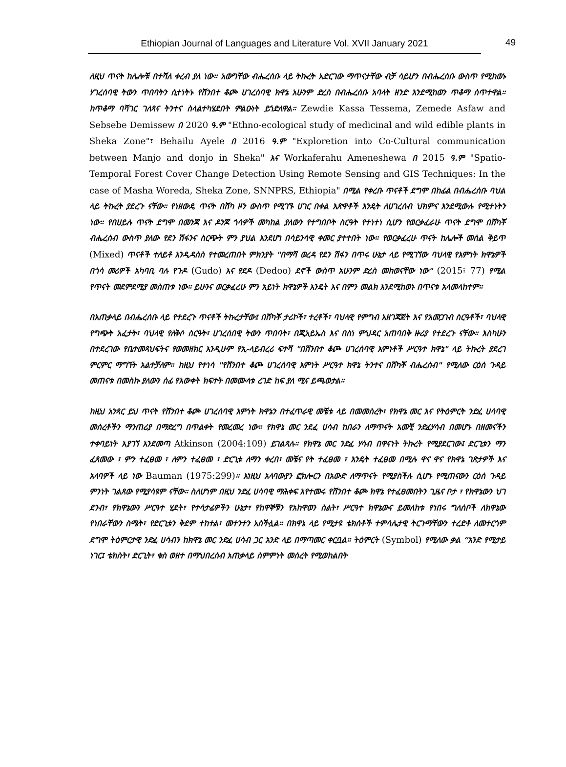Ethiopian Journal of Languages and Literature Vol. XVII January 2021
49
ለዚህ ጥናት ከሌሎቹ በተሻለ ቀረብ ያለ ነው። አውግቸው ብሔረሰቡ ላይ ትኩረት አድርገው ማጥናታቸው ብቻ ሳይሆን በብሔረሰቡ ውስጥ የሚከወኑ ሃገረሰባዊ ትውን ጥበባትን ሲተነትኑ የሸንበተ ቆጮ ሀገረሰባዊ ክዋኔ አሁንም ድረስ በብሔረሰቡ አባላት ዘንድ እንደሚከወን ጥቆማ ሰጥተዋል። ከጥቆማ ባሻገር ገለጻና ትንተና ስላልተካሄደበት ምልዑነት ይጎድለዋል። Zewdie Kassa Tessema, Zemede Asfaw and Sebsebe Demissew በ 2020 ዓ.ም "Ethno-ecological study of medicinal and wild edible plants in Sheka Zone"፣ Behailu Ayele በ 2016 ዓ.ም "Exploretion into Co-Cultural communication between Manjo and donjo in Sheka" እና Workaferahu Ameneshewa በ 2015 ዓ.ም "Spatio-Temporal Forest Cover Change Detection Using Remote Sensing and GIS Techniques: In the case of Masha Woreda, Sheka Zone, SNNPRS, Ethiopia" በሚል የቀረቡ ጥናቶች ደግሞ በከፊል በብሔረሰቡ ባህል ላይ ትኩረት ያደረጉ ናቸው። የነዘውዴ ጥናት በሸካ ዞን ውስጥ የሚገኙ ሀገር በቀል እጽዋቶች እንዴት ለሀገረሰብ ህክምና እንደሚውሉ የሚተነትን ነው። የበሀይሉ ጥናት ደግሞ በመንጃ እና ዶንጆ ጎሳዎች መካከል ያለውን የተግበቦት ስርዓት የተነተነ ሲሆን የወርቃፈራሁ ጥናት ደግሞ በሸካቾ ብሔረሰብ ውስጥ ያለው የደን ሽፋንና ስርጭት ምን ያህል እንደሆነ በሳይንሳዊ ቀመር ያተተበት ነው። የወርቃፈረሁ ጥናት ከሌሎች መሰል ቅይጥ (Mixed) ጥናቶች ተለይቶ እንዲዳሰስ የተመረጠበት ምክንያት "በማሻ ወረዳ የደን ሽፋን በጥሩ ሁኔታ ላይ የሚገኘው ባህላዊ የእምነት ክዋኔዎች በጎሳ መሪዎች አካባቢ ባሉ የጉዶ (Gudo) እና የደዶ (Dedoo) ደኖች ውስጥ አሁንም ድረስ መከወናቸው ነው" (2015፣ 77) የሚል የጥናት መደምደሚያ መስጠቱ ነው። ይሁንና ወርቃፈረሁ ምን አይነት ክዋኔዎች እንዴት እና በምን መልክ እንደሚከወኑ በጥናቱ አላመላከተም።
በአጠቃላይ በብሔረሰቡ ላይ የተደረጉ ጥናቶች ትኩረታቸው፤ በሸካቾ ታሪኮች፣ ተረቶች፣ ባህላዊ የምግብ አዘገጃጀት እና የአመጋገብ ስርዓቶች፣ ባህላዊ የግጭት አፈታት፣ ባህላዊ የለቅሶ ስርዓት፣ ሀገረሰበዊ ትውን ጥበባት፣ በጂአይኤስ እና በስነ ምህዳር አጠባበቅ ዙሪያ የተደረጉ ናቸው። እስካሁን በተደረገው የቤተመጻህፍትና የወመዘክር እንዲሁም የኢ-ላይብረሪ ፍተሻ "በሸንበተ ቆጮ ሀገረሰባዊ እምነቶች ሥርዓተ ክዋኔ" ላይ ትኩረት ያደረገ ምርምር ማግኘት አልተቻለም። ከዚህ የተነሳ "የሸንበተ ቆጮ ሀገረሰባዊ እምነት ሥርዓተ ክዋኔ ትንተና በሸካቾ ብሔረሰብ" የሚለው ርዕሰ ጉዳይ መጠናቱ በመስኩ ያለውን ሰፊ የእውቀት ክፍተት በመሙላቱ ረገድ ከፍ ያለ ሚና ይጫወታል።
ከዚህ አንጻር ይህ ጥናት የሸንበተ ቆጮ ሀገረሰባዊ እምነት ክዋኔን በተፈጥራዊ መቼቱ ላይ በመመስረት፣ የክዋኔ መር እና የትዕምርት ንድፈ ሀሳባዊ መሰረቶችን ማንጠሪያ በማድረግ በጥልቀት የመረመረ ነው። የክዋኔ መር ንደፈ ሀሳብ ከበራን ለማጥናት አመቺ ንድፈሃሳብ በመሆኑ በዘመናችን ተቀባይነት እያገኘ እንደመጣ Atkinson (2004:109) ይገልጻሉ። የክዋኔ መር ንድፈ ሃሳብ በዋናነት ትኩረት የሚያደርገው፤ ድርጊቱን ማን ፈጸመው ፣ ምን ተፈፀመ ፣ ለምን ተፈፀመ ፣ ድርጊቱ ለማን ቀረበ፣ መቼና የት ተፈፀመ ፣ እንዴት ተፈፀመ በሚሉ ዋና ዋና የክዋኔ ገጽታዎች እና አላባዎች ላይ ነው Bauman (1975:299)። እነዚህ አላባውያን ፎክሎርን በአውድ ለማጥናት የሚያስችሉ ሲሆኑ የሚጠናውን ርዕሰ ጉዳይ ምንነት ገልጸው የሚያሳዩም ናቸው። ስለሆነም በዚህ ንድፈ ሀሳባዊ ማሕቀፍ እየተመሩ የሸንበተ ቆጮ ክዋኔ የተፈፀመበትን ጊዜና ቦታ ፣ የክዋኔውን ህገ ደንብ፣ የክዋኔውን ሥርዓተ ሂደት፣ የተሳታፊዎችን ሁኔታ፣ የከዋኞቹን የአከዋወን ስልት፣ ሥርዓተ ክዋኔውና ይመለከቱ የነበሩ ግለሰቦች ለክዋኔው የነበራቸውን ስሜት፣ የድርጊቱን ቅደም ተከተል፣ መተንተን አስችሏል። በክዋኔ ላይ የሚታዩ ቴክሰቶች ተምሳሌታዊ ትርጉማቸውን ተረድቶ ለመተርጎም ደግሞ ትዕምርታዊ ንድፈ ሀሳብን ከክዋኔ መር ንድፈ ሀሳብ ጋር አንድ ላይ በማጣመር ቀርቧል። ትዕምርት (Symbol) የሚለው ቃል “አንድ የሚታይ ነገር፤ ቴክስት፣ ድርጊት፣ ቁስ ወዘተ በማህበረሰብ አጠቃላይ ስምምነት መሰረት የሚወከልበት